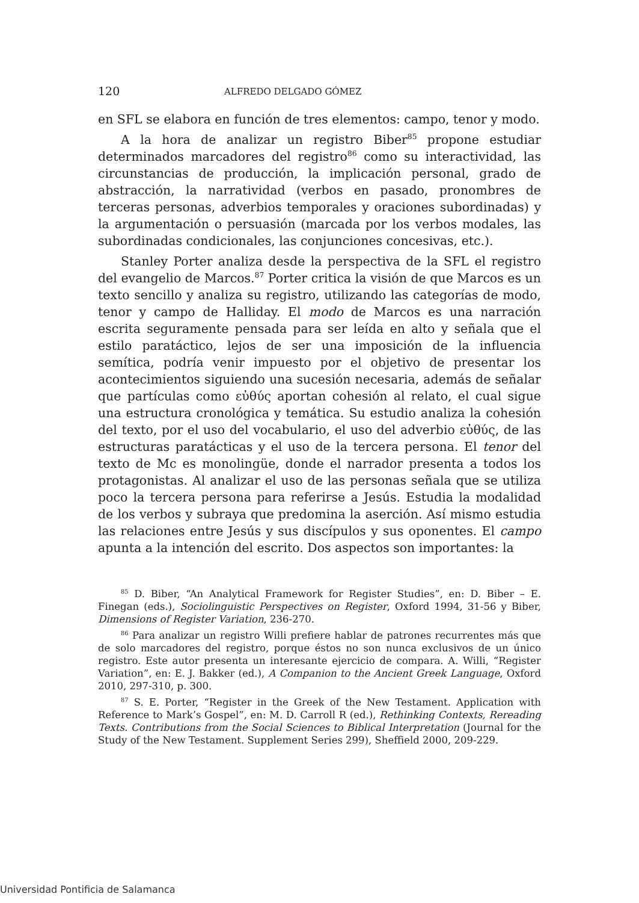120 ALFREDO DELGADO GÓMEZ
en SFL se elabora en función de tres elementos: campo, tenor y modo.
A la hora de analizar un registro Biber<sup>85</sup> propone estudiar determinados marcadores del registro<sup>86</sup> como su interactividad, las circunstancias de producción, la implicación personal, grado de abstracción, la narratividad (verbos en pasado, pronombres de terceras personas, adverbios temporales y oraciones subordinadas) y la argumentación o persuasión (marcada por los verbos modales, las subordinadas condicionales, las conjunciones concesivas, etc.).
Stanley Porter analiza desde la perspectiva de la SFL el registro del evangelio de Marcos.<sup>87</sup> Porter critica la visión de que Marcos es un texto sencillo y analiza su registro, utilizando las categorías de modo, tenor y campo de Halliday. El modo de Marcos es una narración escrita seguramente pensada para ser leída en alto y señala que el estilo paratáctico, lejos de ser una imposición de la influencia semítica, podría venir impuesto por el objetivo de presentar los acontecimientos siguiendo una sucesión necesaria, además de señalar que partículas como εὐθύς aportan cohesión al relato, el cual sigue una estructura cronológica y temática. Su estudio analiza la cohesión del texto, por el uso del vocabulario, el uso del adverbio εὐθύς, de las estructuras paratácticas y el uso de la tercera persona. El tenor del texto de Mc es monolingüe, donde el narrador presenta a todos los protagonistas. Al analizar el uso de las personas señala que se utiliza poco la tercera persona para referirse a Jesús. Estudia la modalidad de los verbos y subraya que predomina la aserción. Así mismo estudia las relaciones entre Jesús y sus discípulos y sus oponentes. El campo apunta a la intención del escrito. Dos aspectos son importantes: la
<sup>85</sup> D. Biber, “An Analytical Framework for Register Studies”, en: D. Biber – E. Finegan (eds.), Sociolinguistic Perspectives on Register, Oxford 1994, 31-56 y Biber, Dimensions of Register Variation, 236-270.
<sup>86</sup> Para analizar un registro Willi prefiere hablar de patrones recurrentes más que de solo marcadores del registro, porque éstos no son nunca exclusivos de un único registro. Este autor presenta un interesante ejercicio de compara. A. Willi, “Register Variation”, en: E. J. Bakker (ed.), A Companion to the Ancient Greek Language, Oxford 2010, 297-310, p. 300.
<sup>87</sup> S. E. Porter, “Register in the Greek of the New Testament. Application with Reference to Mark’s Gospel”, en: M. D. Carroll R (ed.), Rethinking Contexts, Rereading Texts. Contributions from the Social Sciences to Biblical Interpretation (Journal for the Study of the New Testament. Supplement Series 299), Sheffield 2000, 209-229.
Universidad Pontificia de Salamanca